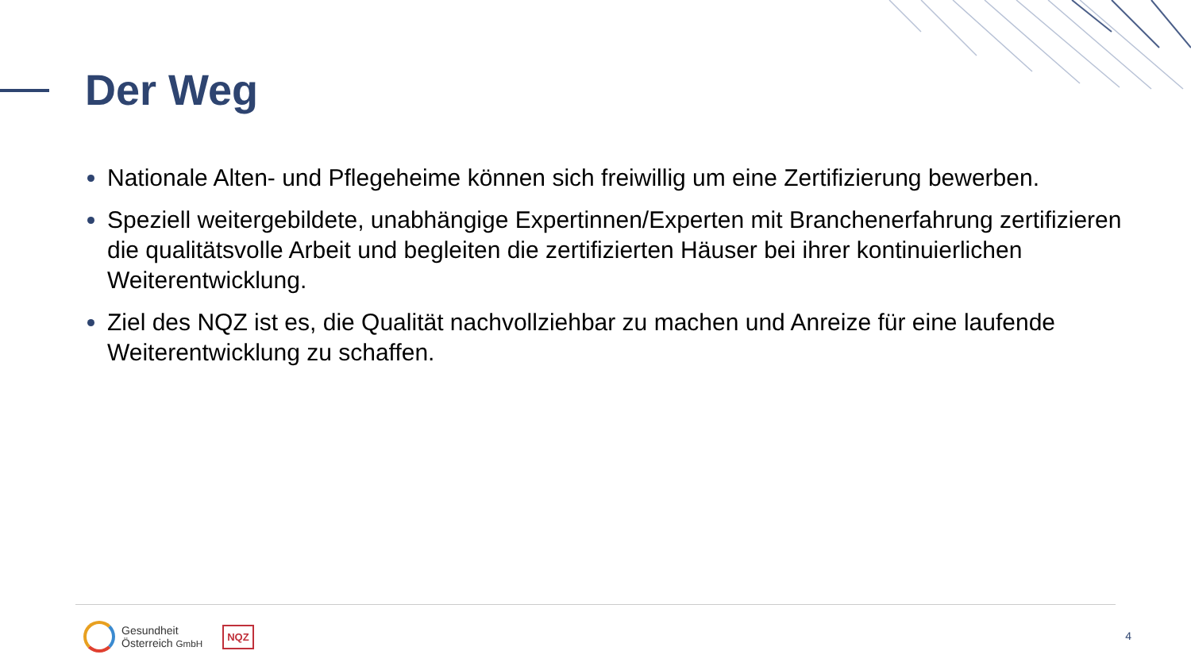Der Weg
Nationale Alten- und Pflegeheime können sich freiwillig um eine Zertifizierung bewerben.
Speziell weitergebildete, unabhängige Expertinnen/Experten mit Branchenerfahrung zertifizieren die qualitätsvolle Arbeit und begleiten die zertifizierten Häuser bei ihrer kontinuierlichen Weiterentwicklung.
Ziel des NQZ ist es, die Qualität nachvollziehbar zu machen und Anreize für eine laufende Weiterentwicklung zu schaffen.
Gesundheit
Österreich GmbH
NQZ
4